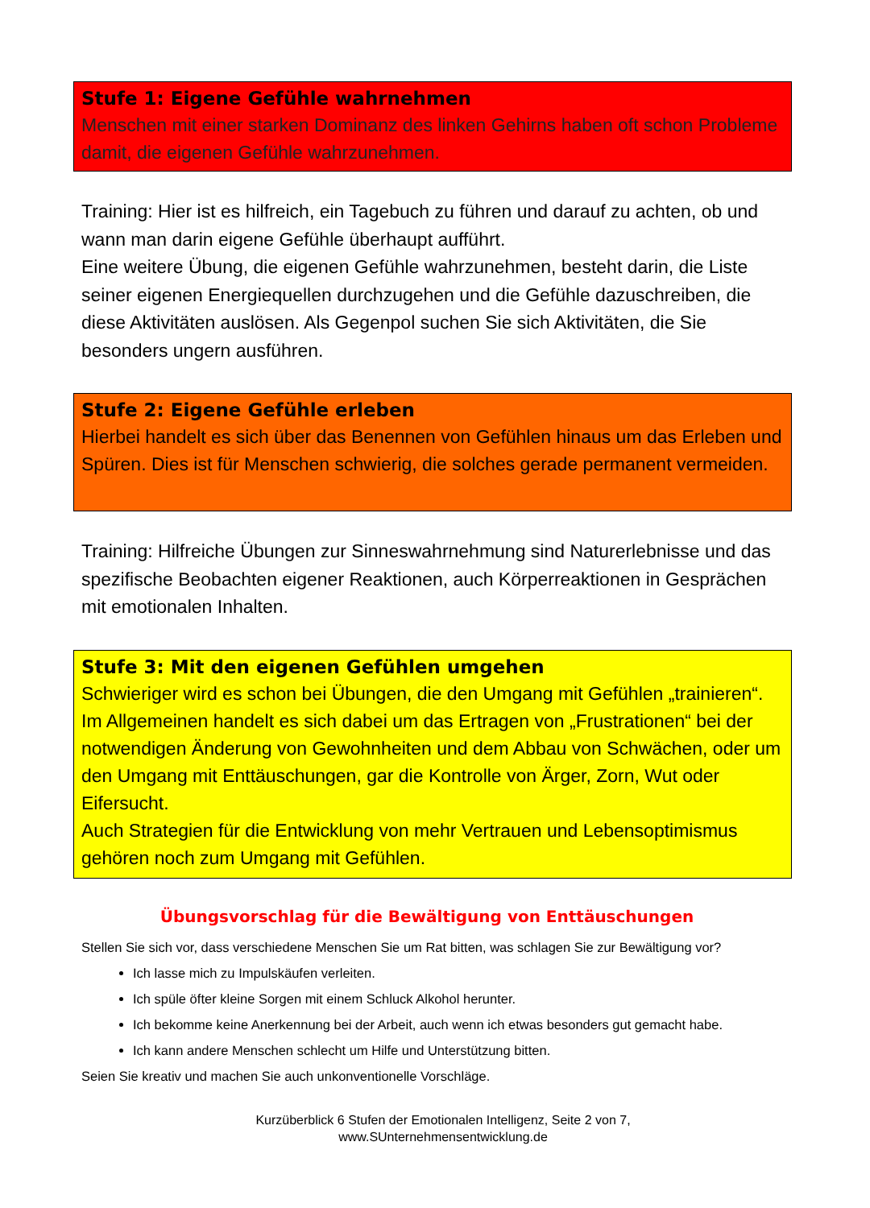Stufe 1: Eigene Gefühle wahrnehmen
Menschen mit einer starken Dominanz des linken Gehirns haben oft schon Probleme damit, die eigenen Gefühle wahrzunehmen.
Training: Hier ist es hilfreich, ein Tagebuch zu führen und darauf zu achten, ob und wann man darin eigene Gefühle überhaupt aufführt.
Eine weitere Übung, die eigenen Gefühle wahrzunehmen, besteht darin, die Liste seiner eigenen Energiequellen durchzugehen und die Gefühle dazuschreiben, die diese Aktivitäten auslösen. Als Gegenpol suchen Sie sich Aktivitäten, die Sie besonders ungern ausführen.
Stufe 2: Eigene Gefühle erleben
Hierbei handelt es sich über das Benennen von Gefühlen hinaus um das Erleben und Spüren. Dies ist für Menschen schwierig, die solches gerade permanent vermeiden.
Training: Hilfreiche Übungen zur Sinneswahrnehmung sind Naturerlebnisse und das spezifische Beobachten eigener Reaktionen, auch Körperreaktionen in Gesprächen mit emotionalen Inhalten.
Stufe 3: Mit den eigenen Gefühlen umgehen
Schwieriger wird es schon bei Übungen, die den Umgang mit Gefühlen „trainieren“. Im Allgemeinen handelt es sich dabei um das Ertragen von „Frustrationen“ bei der notwendigen Änderung von Gewohnheiten und dem Abbau von Schwächen, oder um den Umgang mit Enttäuschungen, gar die Kontrolle von Ärger, Zorn, Wut oder Eifersucht.
Auch Strategien für die Entwicklung von mehr Vertrauen und Lebensoptimismus gehören noch zum Umgang mit Gefühlen.
Übungsvorschlag für die Bewältigung von Enttäuschungen
Stellen Sie sich vor, dass verschiedene Menschen Sie um Rat bitten, was schlagen Sie zur Bewältigung vor?
Ich lasse mich zu Impulskäufen verleiten.
Ich spüle öfter kleine Sorgen mit einem Schluck Alkohol herunter.
Ich bekomme keine Anerkennung bei der Arbeit, auch wenn ich etwas besonders gut gemacht habe.
Ich kann andere Menschen schlecht um Hilfe und Unterstützung bitten.
Seien Sie kreativ und machen Sie auch unkonventionelle Vorschläge.
Kurzüberblick 6 Stufen der Emotionalen Intelligenz, Seite 2 von 7,
www.SUnternehmensentwicklung.de